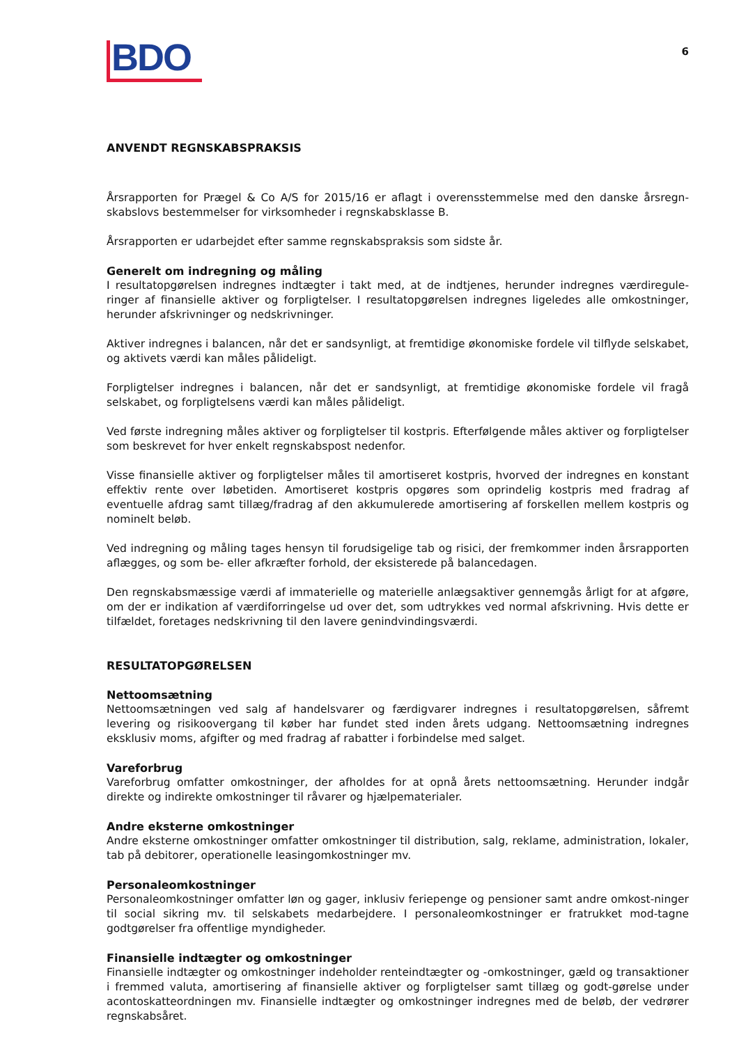BDO
6
ANVENDT REGNSKABSPRAKSIS
Årsrapporten for Prægel & Co A/S for 2015/16 er aflagt i overensstemmelse med den danske årsregn-skabslovs bestemmelser for virksomheder i regnskabsklasse B.
Årsrapporten er udarbejdet efter samme regnskabspraksis som sidste år.
Generelt om indregning og måling
I resultatopgørelsen indregnes indtægter i takt med, at de indtjenes, herunder indregnes værdiregule-ringer af finansielle aktiver og forpligtelser. I resultatopgørelsen indregnes ligeledes alle omkostninger, herunder afskrivninger og nedskrivninger.
Aktiver indregnes i balancen, når det er sandsynligt, at fremtidige økonomiske fordele vil tilflyde selskabet, og aktivets værdi kan måles pålideligt.
Forpligtelser indregnes i balancen, når det er sandsynligt, at fremtidige økonomiske fordele vil fragå selskabet, og forpligtelsens værdi kan måles pålideligt.
Ved første indregning måles aktiver og forpligtelser til kostpris. Efterfølgende måles aktiver og forpligtelser som beskrevet for hver enkelt regnskabspost nedenfor.
Visse finansielle aktiver og forpligtelser måles til amortiseret kostpris, hvorved der indregnes en konstant effektiv rente over løbetiden. Amortiseret kostpris opgøres som oprindelig kostpris med fradrag af eventuelle afdrag samt tillæg/fradrag af den akkumulerede amortisering af forskellen mellem kostpris og nominelt beløb.
Ved indregning og måling tages hensyn til forudsigelige tab og risici, der fremkommer inden årsrapporten aflægges, og som be- eller afkræfter forhold, der eksisterede på balancedagen.
Den regnskabsmæssige værdi af immaterielle og materielle anlægsaktiver gennemgås årligt for at afgøre, om der er indikation af værdiforringelse ud over det, som udtrykkes ved normal afskrivning. Hvis dette er tilfældet, foretages nedskrivning til den lavere genindvindingsværdi.
RESULTATOPGØRELSEN
Nettoomsætning
Nettoomsætningen ved salg af handelsvarer og færdigvarer indregnes i resultatopgørelsen, såfremt levering og risikoovergang til køber har fundet sted inden årets udgang. Nettoomsætning indregnes eksklusiv moms, afgifter og med fradrag af rabatter i forbindelse med salget.
Vareforbrug
Vareforbrug omfatter omkostninger, der afholdes for at opnå årets nettoomsætning. Herunder indgår direkte og indirekte omkostninger til råvarer og hjælpematerialer.
Andre eksterne omkostninger
Andre eksterne omkostninger omfatter omkostninger til distribution, salg, reklame, administration, lokaler, tab på debitorer, operationelle leasingomkostninger mv.
Personaleomkostninger
Personaleomkostninger omfatter løn og gager, inklusiv feriepenge og pensioner samt andre omkost-ninger til social sikring mv. til selskabets medarbejdere. I personaleomkostninger er fratrukket mod-tagne godtgørelser fra offentlige myndigheder.
Finansielle indtægter og omkostninger
Finansielle indtægter og omkostninger indeholder renteindtægter og -omkostninger, gæld og transaktioner i fremmed valuta, amortisering af finansielle aktiver og forpligtelser samt tillæg og godt-gørelse under acontoskatteordningen mv. Finansielle indtægter og omkostninger indregnes med de beløb, der vedrører regnskabsåret.